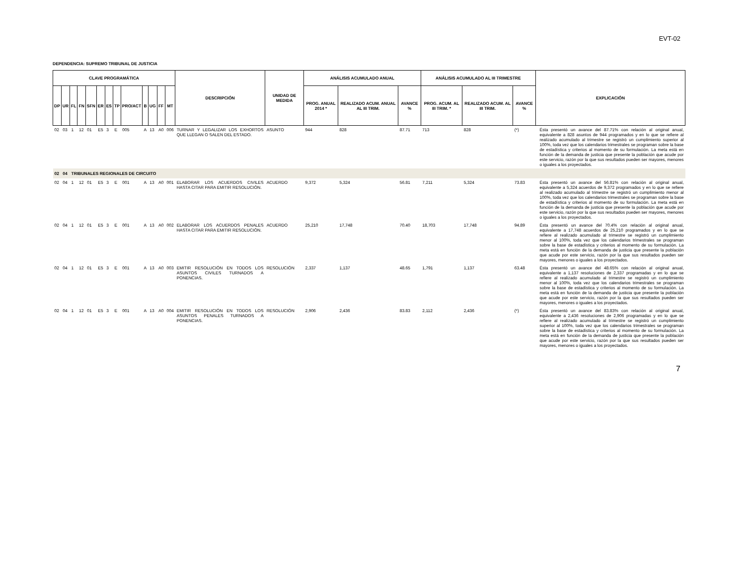EVT-02
DEPENDENCIA: SUPREMO TRIBUNAL DE JUSTICIA
| CLAVE PROGRAMÁTICA | | | | | | | | | | | | | DESCRIPCIÓN | UNIDAD DE MEDIDA | ANÁLISIS ACUMULADO ANUAL | | | ANÁLISIS ACUMULADO AL III TRIMESTRE | | | EXPLICACIÓN |
| --- | --- | --- | --- | --- | --- | --- | --- | --- | --- | --- | --- | --- | --- | --- | --- | --- | --- | --- | --- | --- | --- |
| DP | UR | FL | FN | SFN | ER | ES | TP | PRO/ACT | B | UG | FF | MT | | | PROG. ANUAL 2014 * | REALIZADO ACUM. ANUAL AL III TRIM. | AVANCE % | PROG. ACUM. AL III TRIM. * | REALIZADO ACUM. AL III TRIM. | AVANCE % | |
| 02 | 03 | 1 | 12 | 01 | E5 | 3 | E | 005 | A | 13 | A0 | 006 | TURNAR Y LEGALIZAR LOS EXHORTOS QUE LLEGAN O SALEN DEL ESTADO. | ASUNTO | 944 | 828 | 87.71 | 713 | 828 | (*) | Ésta presentó un avance del 87.71% con relación al original anual, equivalente a 828 asuntos de 944 programados y en lo que se refiere al realizado acumulado al trimestre se registró un cumplimiento superior al 100%, toda vez que los calendarios trimestrales se programan sobre la base de estadística y criterios al momento de su formulación. La meta está en función de la demanda de justicia que presente la población que acude por este servicio, razón por la que sus resultados pueden ser mayores, menores o iguales a los proyectados. |
| 02 | 04 | TRIBUNALES REGIONALES DE CIRCUITO | | | | | | | | | | | | | | | | | | | |
| 02 | 04 | 1 | 12 | 01 | E5 | 3 | E | 001 | A | 13 | A0 | 001 | ELABORAR LOS ACUERDOS CIVILES HASTA CITAR PARA EMITIR RESOLUCIÓN. | ACUERDO | 9,372 | 5,324 | 56.81 | 7,211 | 5,324 | 73.83 | Ésta presentó un avance del 56.81% con relación al original anual, equivalente a 5,324 acuerdos de 9,372 programados y en lo que se refiere al realizado acumulado al trimestre se registró un cumplimiento menor al 100%, toda vez que los calendarios trimestrales se programan sobre la base de estadística y criterios al momento de su formulación. La meta está en función de la demanda de justicia que presente la población que acude por este servicio, razón por la que sus resultados pueden ser mayores, menores o iguales a los proyectados. |
| 02 | 04 | 1 | 12 | 01 | E5 | 3 | E | 001 | A | 13 | A0 | 002 | ELABORAR LOS ACUERDOS PENALES HASTA CITAR PARA EMITIR RESOLUCIÓN. | ACUERDO | 25,210 | 17,748 | 70.40 | 18,703 | 17,748 | 94.89 | Ésta presentó un avance del 70.4% con relación al original anual, equivalente a 17,748 acuerdos de 25,210 programados y en lo que se refiere al realizado acumulado al trimestre se registró un cumplimiento menor al 100%, toda vez que los calendarios trimestrales se programan sobre la base de estadística y criterios al momento de su formulación. La meta está en función de la demanda de justicia que presente la población que acude por este servicio, razón por la que sus resultados pueden ser mayores, menores o iguales a los proyectados. |
| 02 | 04 | 1 | 12 | 01 | E5 | 3 | E | 001 | A | 13 | A0 | 003 | EMITIR RESOLUCIÓN EN TODOS LOS ASUNTOS CIVILES TURNADOS A PONENCIAS. | RESOLUCIÓN | 2,337 | 1,137 | 48.65 | 1,791 | 1,137 | 63.48 | Ésta presentó un avance del 48.65% con relación al original anual, equivalente a 1,137 resoluciones de 2,337 programadas y en lo que se refiere al realizado acumulado al trimestre se registró un cumplimiento menor al 100%, toda vez que los calendarios trimestrales se programan sobre la base de estadística y criterios al momento de su formulación. La meta está en función de la demanda de justicia que presente la población que acude por este servicio, razón por la que sus resultados pueden ser mayores, menores o iguales a los proyectados. |
| 02 | 04 | 1 | 12 | 01 | E5 | 3 | E | 001 | A | 13 | A0 | 004 | EMITIR RESOLUCIÓN EN TODOS LOS ASUNTOS PENALES TURNADOS A PONENCIAS. | RESOLUCIÓN | 2,906 | 2,436 | 83.83 | 2,112 | 2,436 | (*) | Ésta presentó un avance del 83.83% con relación al original anual, equivalente a 2,436 resoluciones de 2,906 programadas y en lo que se refiere al realizado acumulado al trimestre se registró un cumplimiento superior al 100%, toda vez que los calendarios trimestrales se programan sobre la base de estadística y criterios al momento de su formulación. La meta está en función de la demanda de justicia que presente la población que acude por este servicio, razón por la que sus resultados pueden ser mayores, menores o iguales a los proyectados. |
7